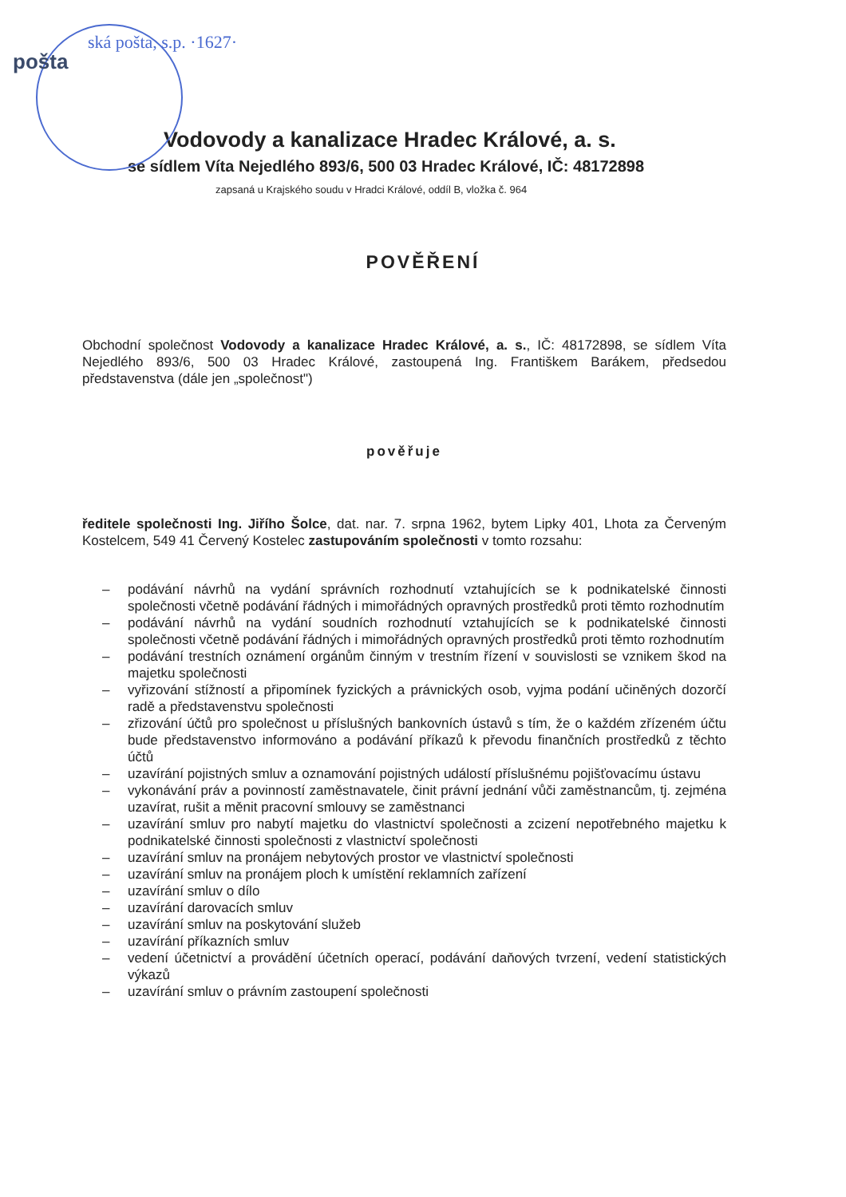pošta
ská pošta, s.p. ·1627·
Vodovody a kanalizace Hradec Králové, a. s.
se sídlem Víta Nejedlého 893/6, 500 03 Hradec Králové, IČ: 48172898
zapsaná u Krajského soudu v Hradci Králové, oddíl B, vložka č. 964
POVĚŘENÍ
Obchodní společnost Vodovody a kanalizace Hradec Králové, a. s., IČ: 48172898, se sídlem Víta Nejedlého 893/6, 500 03 Hradec Králové, zastoupená Ing. Františkem Barákem, předsedou představenstva (dále jen „společnost")
pověřuje
ředitele společnosti Ing. Jiřího Šolce, dat. nar. 7. srpna 1962, bytem Lipky 401, Lhota za Červeným Kostelcem, 549 41 Červený Kostelec zastupováním společnosti v tomto rozsahu:
– podávání návrhů na vydání správních rozhodnutí vztahujících se k podnikatelské činnosti společnosti včetně podávání řádných i mimořádných opravných prostředků proti těmto rozhodnutím
– podávání návrhů na vydání soudních rozhodnutí vztahujících se k podnikatelské činnosti společnosti včetně podávání řádných i mimořádných opravných prostředků proti těmto rozhodnutím
– podávání trestních oznámení orgánům činným v trestním řízení v souvislosti se vznikem škod na majetku společnosti
– vyřizování stížností a připomínek fyzických a právnických osob, vyjma podání učiněných dozorčí radě a představenstvu společnosti
– zřizování účtů pro společnost u příslušných bankovních ústavů s tím, že o každém zřízeném účtu bude představenstvo informováno a podávání příkazů k převodu finančních prostředků z těchto účtů
– uzavírání pojistných smluv a oznamování pojistných událostí příslušnému pojišťovacímu ústavu
– vykonávání práv a povinností zaměstnavatele, činit právní jednání vůči zaměstnancům, tj. zejména uzavírat, rušit a měnit pracovní smlouvy se zaměstnanci
– uzavírání smluv pro nabytí majetku do vlastnictví společnosti a zcizení nepotřebného majetku k podnikatelské činnosti společnosti z vlastnictví společnosti
– uzavírání smluv na pronájem nebytových prostor ve vlastnictví společnosti
– uzavírání smluv na pronájem ploch k umístění reklamních zařízení
– uzavírání smluv o dílo
– uzavírání darovacích smluv
– uzavírání smluv na poskytování služeb
– uzavírání příkazních smluv
– vedení účetnictví a provádění účetních operací, podávání daňových tvrzení, vedení statistických výkazů
– uzavírání smluv o právním zastoupení společnosti